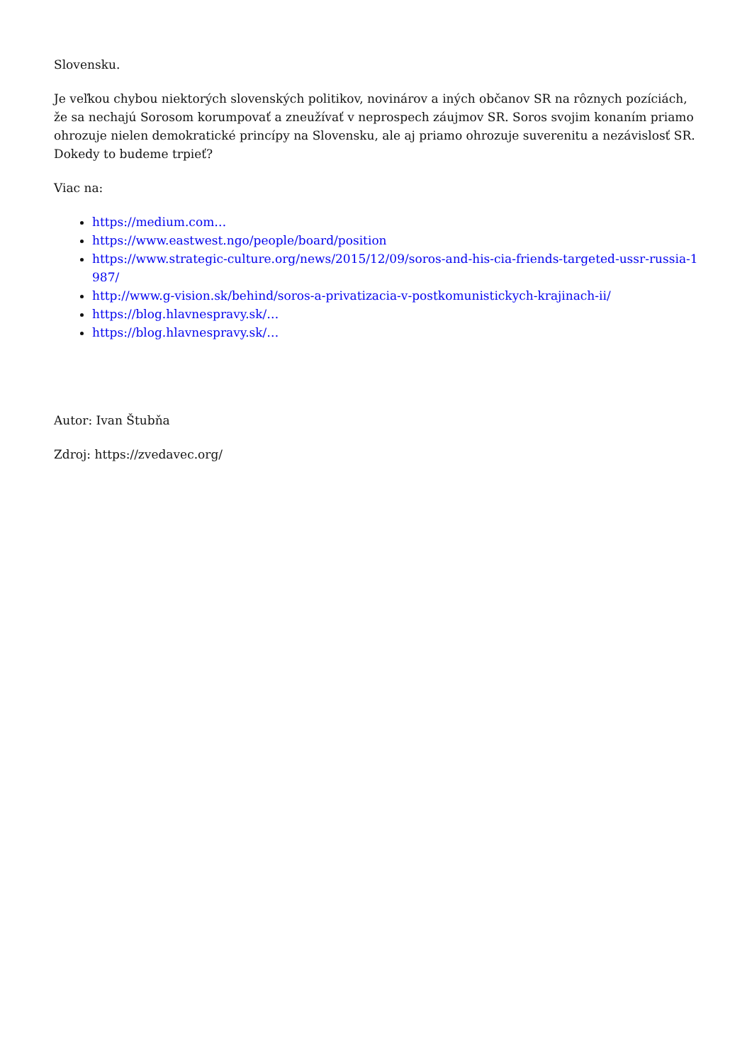Slovensku.
Je veľkou chybou niektorých slovenských politikov, novinárov a iných občanov SR na rôznych pozíciách, že sa nechajú Sorosom korumpovať a zneužívať v neprospech záujmov SR. Soros svojim konaním priamo ohrozuje nielen demokratické princípy na Slovensku, ale aj priamo ohrozuje suverenitu a nezávislosť SR. Dokedy to budeme trpieť?
Viac na:
https://medium.com…
https://www.eastwest.ngo/people/board/position
https://www.strategic-culture.org/news/2015/12/09/soros-and-his-cia-friends-targeted-ussr-russia-1987/
http://www.g-vision.sk/behind/soros-a-privatizacia-v-postkomunistickych-krajinach-ii/
https://blog.hlavnespravy.sk/…
https://blog.hlavnespravy.sk/…
Autor: Ivan Štubňa
Zdroj: https://zvedavec.org/